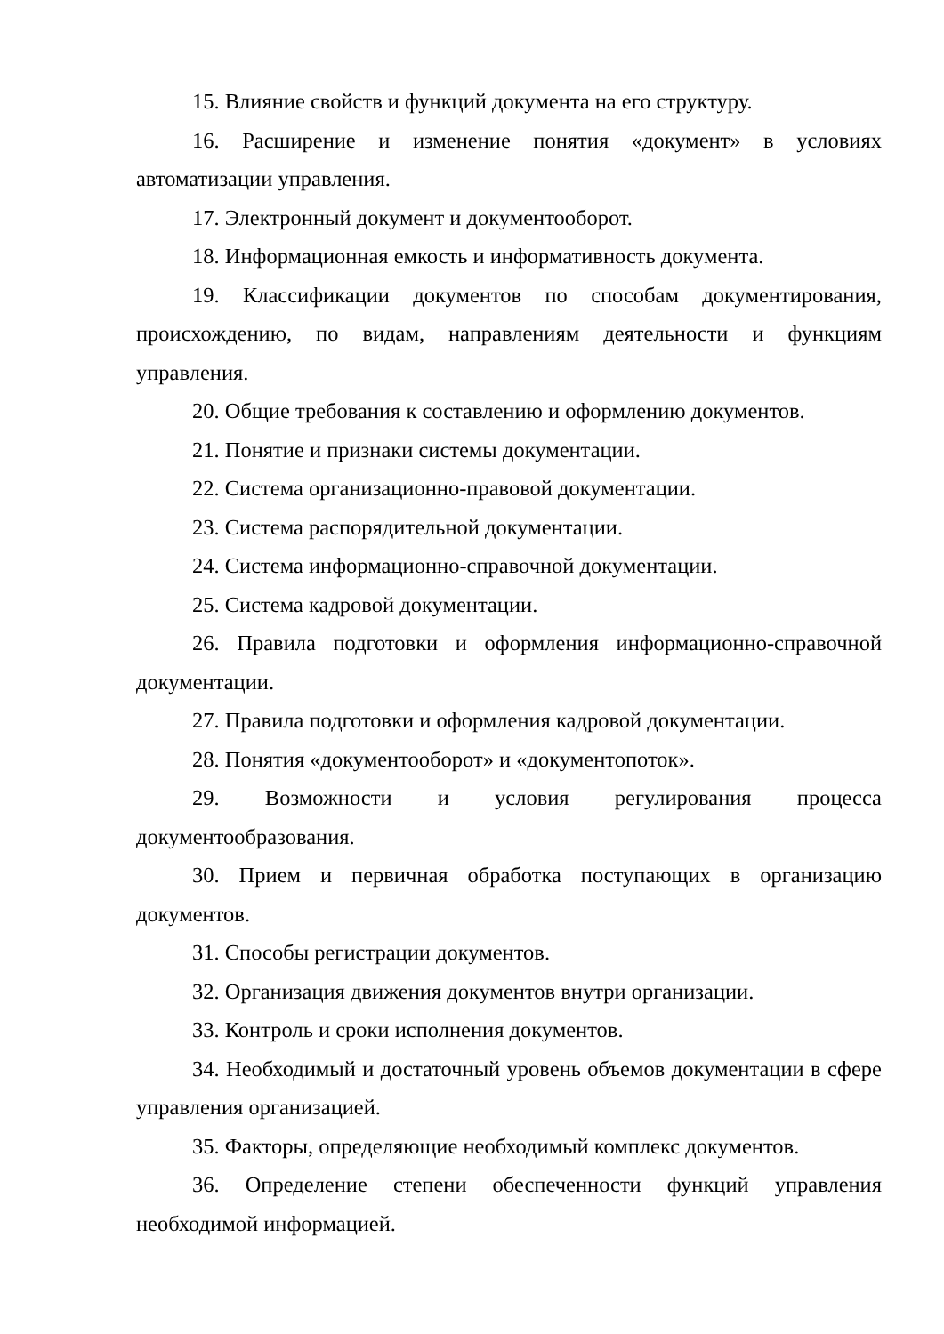15. Влияние свойств и функций документа на его структуру.
16. Расширение и изменение понятия «документ» в условиях автоматизации управления.
17. Электронный документ и документооборот.
18. Информационная емкость и информативность документа.
19. Классификации документов по способам документирования, происхождению, по видам, направлениям деятельности и функциям управления.
20. Общие требования к составлению и оформлению документов.
21. Понятие и признаки системы документации.
22. Система организационно-правовой документации.
23. Система распорядительной документации.
24. Система информационно-справочной документации.
25. Система кадровой документации.
26. Правила подготовки и оформления информационно-справочной документации.
27. Правила подготовки и оформления кадровой документации.
28. Понятия «документооборот» и «документопоток».
29. Возможности и условия регулирования процесса документообразования.
30. Прием и первичная обработка поступающих в организацию документов.
31. Способы регистрации документов.
32. Организация движения документов внутри организации.
33. Контроль и сроки исполнения документов.
34. Необходимый и достаточный уровень объемов документации в сфере управления организацией.
35. Факторы, определяющие необходимый комплекс документов.
36. Определение степени обеспеченности функций управления необходимой информацией.